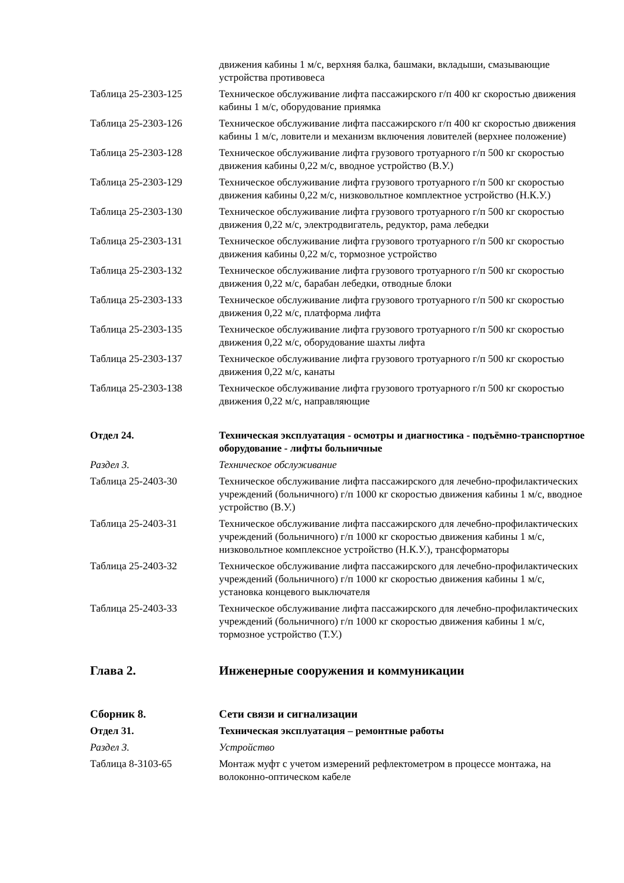движения кабины 1 м/с, верхняя балка, башмаки, вкладыши, смазывающие устройства противовеса
Таблица 25-2303-125 Техническое обслуживание лифта пассажирского г/п 400 кг скоростью движения кабины 1 м/с, оборудование приямка
Таблица 25-2303-126 Техническое обслуживание лифта пассажирского г/п 400 кг скоростью движения кабины 1 м/с, ловители и механизм включения ловителей (верхнее положение)
Таблица 25-2303-128 Техническое обслуживание лифта грузового тротуарного г/п 500 кг скоростью движения кабины 0,22 м/с, вводное устройство (В.У.)
Таблица 25-2303-129 Техническое обслуживание лифта грузового тротуарного г/п 500 кг скоростью движения кабины 0,22 м/с, низковольтное комплектное устройство (Н.К.У.)
Таблица 25-2303-130 Техническое обслуживание лифта грузового тротуарного г/п 500 кг скоростью движения 0,22 м/с, электродвигатель, редуктор, рама лебедки
Таблица 25-2303-131 Техническое обслуживание лифта грузового тротуарного г/п 500 кг скоростью движения кабины 0,22 м/с, тормозное устройство
Таблица 25-2303-132 Техническое обслуживание лифта грузового тротуарного г/п 500 кг скоростью движения 0,22 м/с, барабан лебедки, отводные блоки
Таблица 25-2303-133 Техническое обслуживание лифта грузового тротуарного г/п 500 кг скоростью движения 0,22 м/с, платформа лифта
Таблица 25-2303-135 Техническое обслуживание лифта грузового тротуарного г/п 500 кг скоростью движения 0,22 м/с, оборудование шахты лифта
Таблица 25-2303-137 Техническое обслуживание лифта грузового тротуарного г/п 500 кг скоростью движения 0,22 м/с, канаты
Таблица 25-2303-138 Техническое обслуживание лифта грузового тротуарного г/п 500 кг скоростью движения 0,22 м/с, направляющие
Отдел 24. Техническая эксплуатация - осмотры и диагностика - подъёмно-транспортное оборудование - лифты больничные
Раздел 3. Техническое обслуживание
Таблица 25-2403-30 Техническое обслуживание лифта пассажирского для лечебно-профилактических учреждений (больничного) г/п 1000 кг скоростью движения кабины 1 м/с, вводное устройство (В.У.)
Таблица 25-2403-31 Техническое обслуживание лифта пассажирского для лечебно-профилактических учреждений (больничного) г/п 1000 кг скоростью движения кабины 1 м/с, низковольтное комплексное устройство (Н.К.У.), трансформаторы
Таблица 25-2403-32 Техническое обслуживание лифта пассажирского для лечебно-профилактических учреждений (больничного) г/п 1000 кг скоростью движения кабины 1 м/с, установка концевого выключателя
Таблица 25-2403-33 Техническое обслуживание лифта пассажирского для лечебно-профилактических учреждений (больничного) г/п 1000 кг скоростью движения кабины 1 м/с, тормозное устройство (Т.У.)
Глава 2. Инженерные сооружения и коммуникации
Сборник 8. Сети связи и сигнализации
Отдел 31. Техническая эксплуатация – ремонтные работы
Раздел 3. Устройство
Таблица 8-3103-65 Монтаж муфт с учетом измерений рефлектометром в процессе монтажа, на волоконно-оптическом кабеле